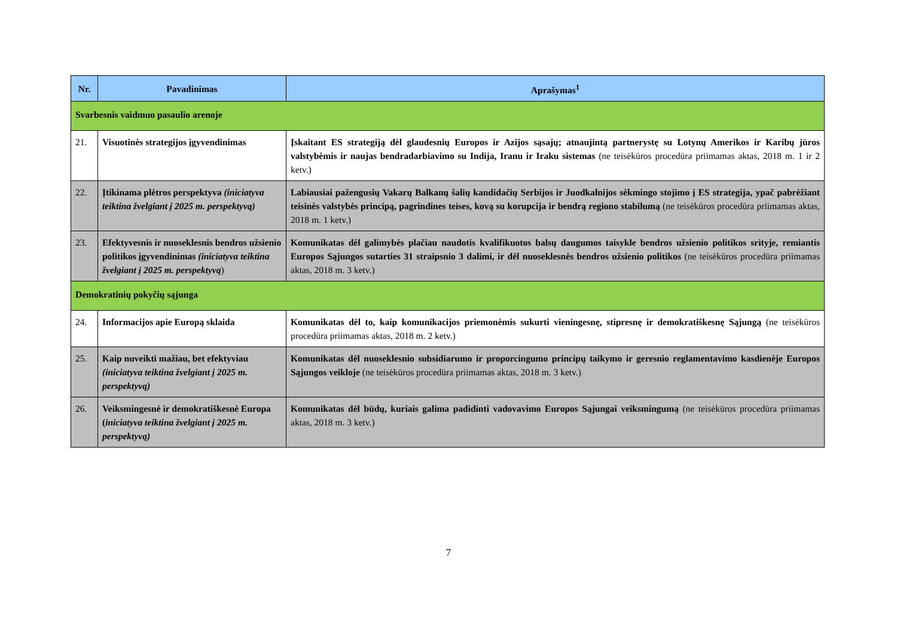| Nr. | Pavadinimas | Aprašymas<sup>1</sup> |
| --- | --- | --- |
| Svarbesnis vaidmuo pasaulio arenoje | | |
| 21. | Visuotinės strategijos įgyvendinimas | Įskaitant ES strategiją dėl glaudesnių Europos ir Azijos sąsajų; atnaujintą partnerystę su Lotynų Amerikos ir Karibų jūros valstybėmis ir naujas bendradarbiavimo su Indija, Iranu ir Iraku sistemas (ne teisėkūros procedūra priimamas aktas, 2018 m. 1 ir 2 ketv.) |
| 22. | Įtikinama plėtros perspektyva (iniciatyva teiktina žvelgiant į 2025 m. perspektyvą) | Labiausiai pažengusių Vakarų Balkanų šalių kandidačių Serbijos ir Juodkalnijos sėkmingo stojimo į ES strategija, ypač pabrėžiant teisinės valstybės principą, pagrindines teises, kovą su korupcija ir bendrą regiono stabilumą (ne teisėkūros procedūra priimamas aktas, 2018 m. 1 ketv.) |
| 23. | Efektyvesnis ir nuoseklesnis bendros užsienio politikos įgyvendinimas (iniciatyva teiktina žvelgiant į 2025 m. perspektyvą ) | Komunikatas dėl galimybės plačiau naudotis kvalifikuotos balsų daugumos taisykle bendros užsienio politikos srityje, remiantis Europos Sąjungos sutarties 31 straipsnio 3 dalimi, ir dėl nuoseklesnės bendros užsienio politikos (ne teisėkūros procedūra priimamas aktas, 2018 m. 3 ketv.) |
| Demokratinių pokyčių sąjunga | | |
| 24. | Informacijos apie Europą sklaida | Komunikatas dėl to, kaip komunikacijos priemonėmis sukurti vieningesnę, stipresnę ir demokratiškesnę Sąjungą (ne teisėkūros procedūra priimamas aktas, 2018 m. 2 ketv.) |
| 25. | Kaip nuveikti mažiau, bet efektyviau (iniciatyva teiktina žvelgiant į 2025 m. perspektyvą) | Komunikatas dėl nuoseklesnio subsidiarumo ir proporcingumo principų taikymo ir geresnio reglamentavimo kasdienėje Europos Sąjungos veikloje (ne teisėkūros procedūra priimamas aktas, 2018 m. 3 ketv.) |
| 26. | Veiksmingesnė ir demokratiškesnė Europa ( iniciatyva teiktina žvelgiant į 2025 m. perspektyvą) | Komunikatas dėl būdų, kuriais galima padidinti vadovavimo Europos Sąjungai veiksmingumą (ne teisėkūros procedūra priimamas aktas, 2018 m. 3 ketv.) |
7